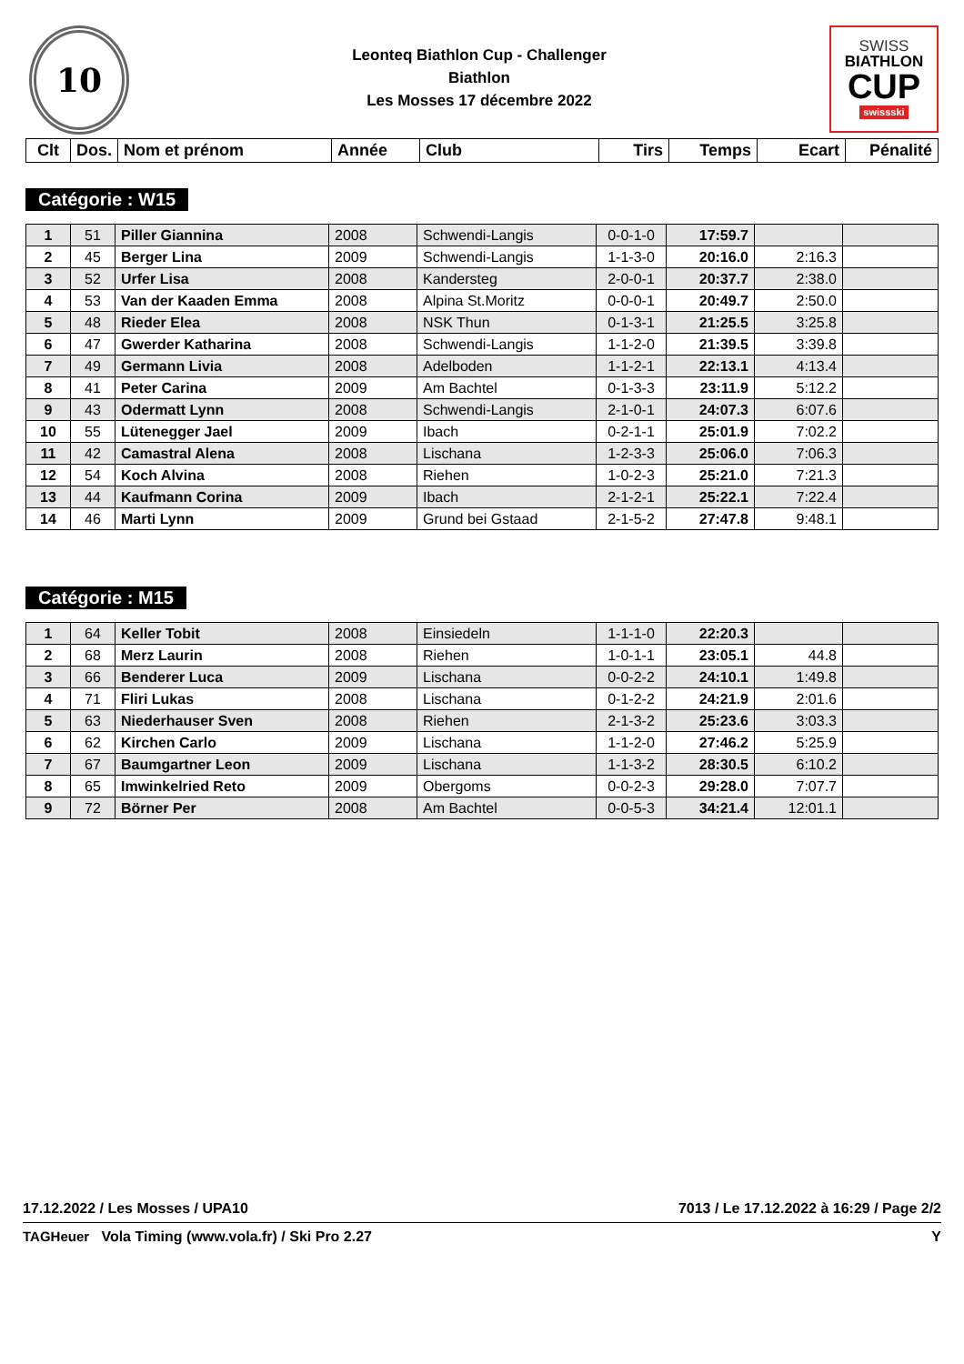10
Leonteq Biathlon Cup - Challenger
Biathlon
Les Mosses 17 décembre 2022
SWISS
BIATHLON
CUP
swissski
| Clt | Dos. | Nom et prénom | Année | Club | Tirs | Temps | Ecart | Pénalité |
| --- | --- | --- | --- | --- | --- | --- | --- | --- |
Catégorie : W15
| 1 | 51 | Piller Giannina | 2008 | Schwendi-Langis | 0-0-1-0 | 17:59.7 | | |
| 2 | 45 | Berger Lina | 2009 | Schwendi-Langis | 1-1-3-0 | 20:16.0 | 2:16.3 | |
| 3 | 52 | Urfer Lisa | 2008 | Kandersteg | 2-0-0-1 | 20:37.7 | 2:38.0 | |
| 4 | 53 | Van der Kaaden Emma | 2008 | Alpina St.Moritz | 0-0-0-1 | 20:49.7 | 2:50.0 | |
| 5 | 48 | Rieder Elea | 2008 | NSK Thun | 0-1-3-1 | 21:25.5 | 3:25.8 | |
| 6 | 47 | Gwerder Katharina | 2008 | Schwendi-Langis | 1-1-2-0 | 21:39.5 | 3:39.8 | |
| 7 | 49 | Germann Livia | 2008 | Adelboden | 1-1-2-1 | 22:13.1 | 4:13.4 | |
| 8 | 41 | Peter Carina | 2009 | Am Bachtel | 0-1-3-3 | 23:11.9 | 5:12.2 | |
| 9 | 43 | Odermatt Lynn | 2008 | Schwendi-Langis | 2-1-0-1 | 24:07.3 | 6:07.6 | |
| 10 | 55 | Lütenegger Jael | 2009 | Ibach | 0-2-1-1 | 25:01.9 | 7:02.2 | |
| 11 | 42 | Camastral Alena | 2008 | Lischana | 1-2-3-3 | 25:06.0 | 7:06.3 | |
| 12 | 54 | Koch Alvina | 2008 | Riehen | 1-0-2-3 | 25:21.0 | 7:21.3 | |
| 13 | 44 | Kaufmann Corina | 2009 | Ibach | 2-1-2-1 | 25:22.1 | 7:22.4 | |
| 14 | 46 | Marti Lynn | 2009 | Grund bei Gstaad | 2-1-5-2 | 27:47.8 | 9:48.1 | |
Catégorie : M15
| 1 | 64 | Keller Tobit | 2008 | Einsiedeln | 1-1-1-0 | 22:20.3 | | |
| 2 | 68 | Merz Laurin | 2008 | Riehen | 1-0-1-1 | 23:05.1 | 44.8 | |
| 3 | 66 | Benderer Luca | 2009 | Lischana | 0-0-2-2 | 24:10.1 | 1:49.8 | |
| 4 | 71 | Fliri Lukas | 2008 | Lischana | 0-1-2-2 | 24:21.9 | 2:01.6 | |
| 5 | 63 | Niederhauser Sven | 2008 | Riehen | 2-1-3-2 | 25:23.6 | 3:03.3 | |
| 6 | 62 | Kirchen Carlo | 2009 | Lischana | 1-1-2-0 | 27:46.2 | 5:25.9 | |
| 7 | 67 | Baumgartner Leon | 2009 | Lischana | 1-1-3-2 | 28:30.5 | 6:10.2 | |
| 8 | 65 | Imwinkelried Reto | 2009 | Obergoms | 0-0-2-3 | 29:28.0 | 7:07.7 | |
| 9 | 72 | Börner Per | 2008 | Am Bachtel | 0-0-5-3 | 34:21.4 | 12:01.1 | |
17.12.2022 / Les Mosses / UPA10 7013 / Le 17.12.2022 à 16:29 / Page 2/2
TAGHeuer Vola Timing (www.vola.fr) / Ski Pro 2.27 Y